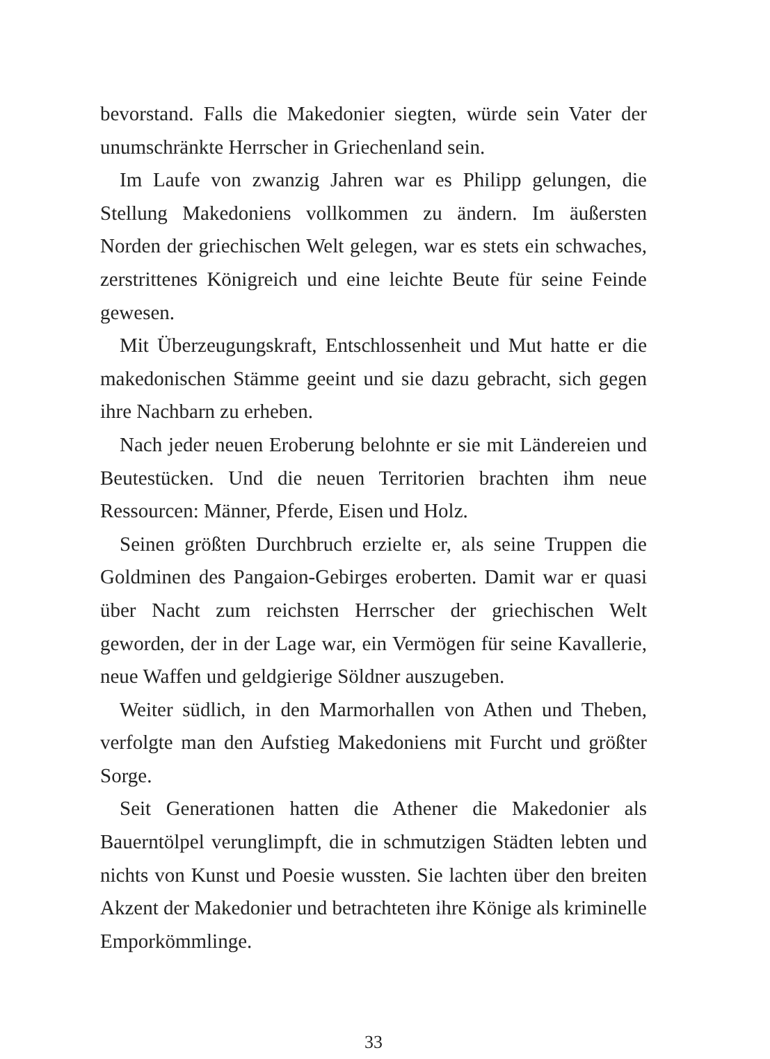bevorstand. Falls die Makedonier siegten, würde sein Vater der unumschränkte Herrscher in Griechenland sein.
Im Laufe von zwanzig Jahren war es Philipp gelungen, die Stellung Makedoniens vollkommen zu ändern. Im äußersten Norden der griechischen Welt gelegen, war es stets ein schwaches, zerstrittenes Königreich und eine leichte Beute für seine Feinde gewesen.
Mit Überzeugungskraft, Entschlossenheit und Mut hatte er die makedonischen Stämme geeint und sie dazu gebracht, sich gegen ihre Nachbarn zu erheben.
Nach jeder neuen Eroberung belohnte er sie mit Ländereien und Beutestücken. Und die neuen Territorien brachten ihm neue Ressourcen: Männer, Pferde, Eisen und Holz.
Seinen größten Durchbruch erzielte er, als seine Truppen die Goldminen des Pangaion-Gebirges eroberten. Damit war er quasi über Nacht zum reichsten Herrscher der griechischen Welt geworden, der in der Lage war, ein Vermögen für seine Kavallerie, neue Waffen und geldgierige Söldner auszugeben.
Weiter südlich, in den Marmorhallen von Athen und Theben, verfolgte man den Aufstieg Makedoniens mit Furcht und größter Sorge.
Seit Generationen hatten die Athener die Makedonier als Bauerntölpel verunglimpft, die in schmutzigen Städten lebten und nichts von Kunst und Poesie wussten. Sie lachten über den breiten Akzent der Makedonier und betrachteten ihre Könige als kriminelle Emporkömmlinge.
33